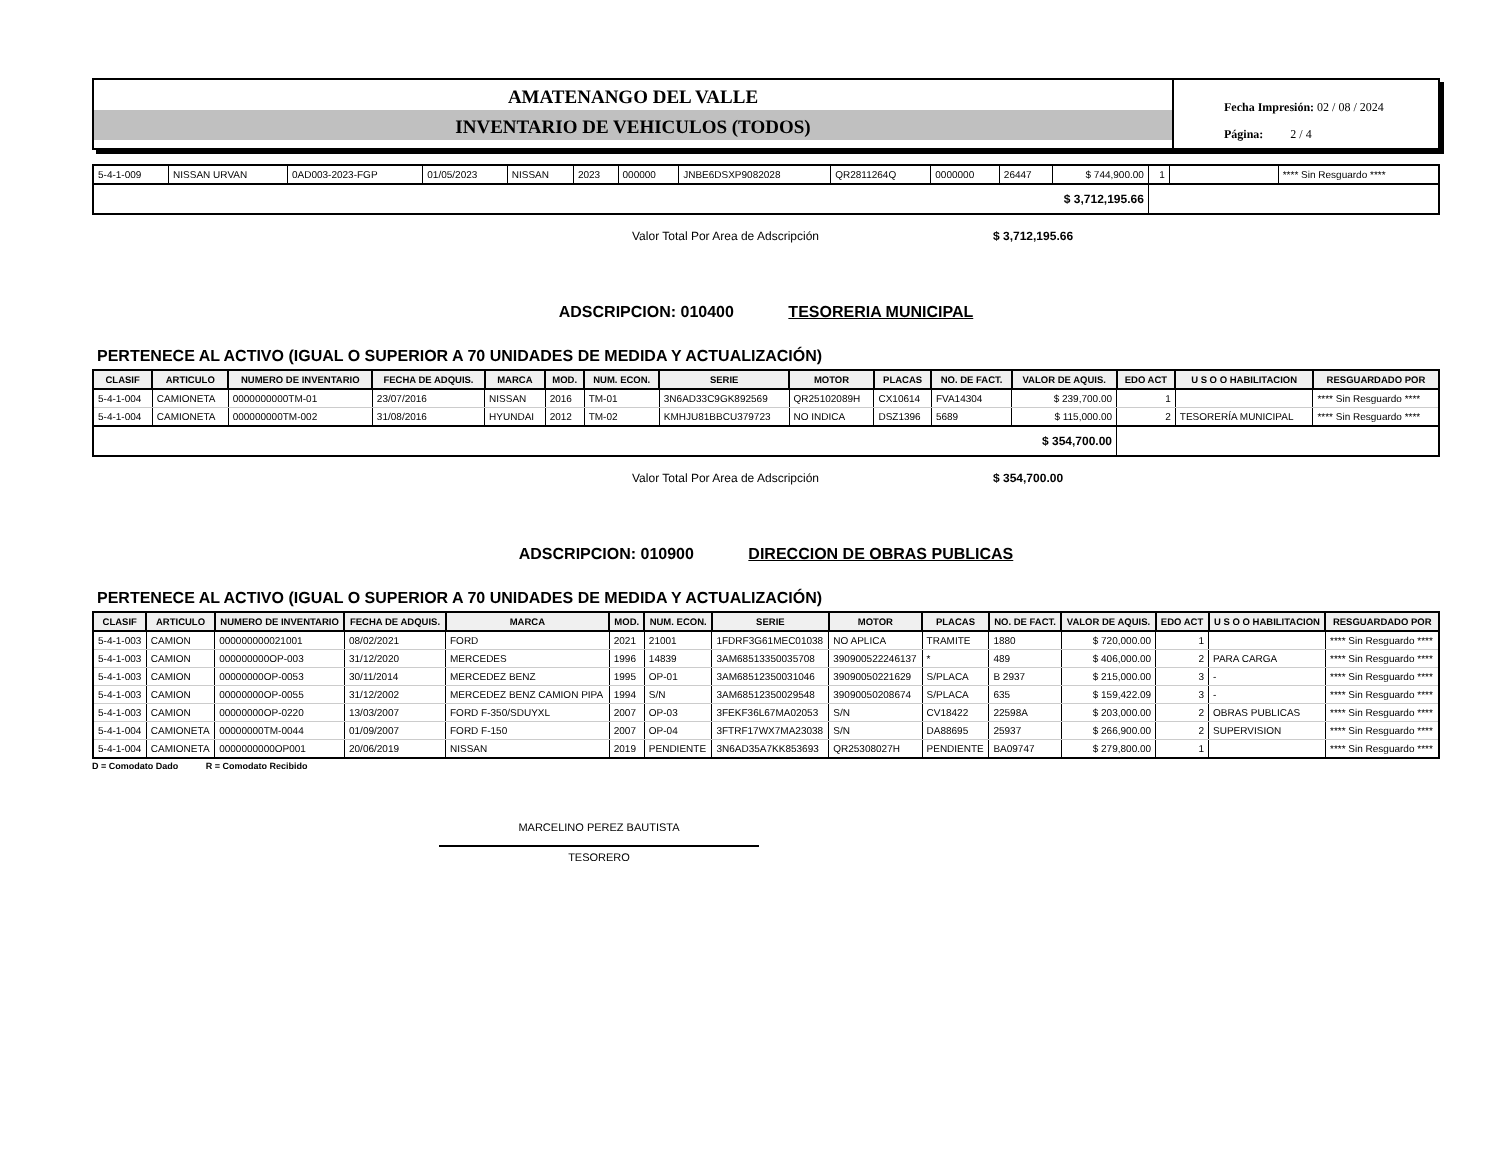AMATENANGO DEL VALLE
INVENTARIO DE VEHICULOS (TODOS)
Fecha Impresión: 02 / 08 / 2024
Página: 2 / 4
| 5-4-1-009 | NISSAN URVAN | 0AD003-2023-FGP | 01/05/2023 | NISSAN | 2023 | 000000 | JNBE6DSXP9082028 | QR2811264Q | 0000000 | 26447 | $ 744,900.00 | 1 | | **** Sin Resguardo **** |
| $ 3,712,195.66 | | | | | | | | | | | | | | |
Valor Total Por Area de Adscripción $ 3,712,195.66
ADSCRIPCION: 010400 TESORERIA MUNICIPAL
PERTENECE AL ACTIVO (IGUAL O SUPERIOR A 70 UNIDADES DE MEDIDA Y ACTUALIZACIÓN)
| CLASIF | ARTICULO | NUMERO DE INVENTARIO | FECHA DE ADQUIS. | MARCA | MOD. | NUM. ECON. | SERIE | MOTOR | PLACAS | NO. DE FACT. | VALOR DE AQUIS. | EDO ACT | U S O O HABILITACION | RESGUARDADO POR |
| --- | --- | --- | --- | --- | --- | --- | --- | --- | --- | --- | --- | --- | --- | --- |
| 5-4-1-004 | CAMIONETA | 0000000000TM-01 | 23/07/2016 | NISSAN | 2016 | TM-01 | 3N6AD33C9GK892569 | QR25102089H | CX10614 | FVA14304 | $ 239,700.00 | 1 | | **** Sin Resguardo **** |
| 5-4-1-004 | CAMIONETA | 000000000TM-002 | 31/08/2016 | HYUNDAI | 2012 | TM-02 | KMHJU81BBCU379723 | NO INDICA | DSZ1396 | 5689 | $ 115,000.00 | 2 | TESORERÍA MUNICIPAL | **** Sin Resguardo **** |
| $ 354,700.00 | | | | | | | | | | | | | | |
Valor Total Por Area de Adscripción $ 354,700.00
ADSCRIPCION: 010900 DIRECCION DE OBRAS PUBLICAS
PERTENECE AL ACTIVO (IGUAL O SUPERIOR A 70 UNIDADES DE MEDIDA Y ACTUALIZACIÓN)
| CLASIF | ARTICULO | NUMERO DE INVENTARIO | FECHA DE ADQUIS. | MARCA | MOD. | NUM. ECON. | SERIE | MOTOR | PLACAS | NO. DE FACT. | VALOR DE AQUIS. | EDO ACT | U S O O HABILITACION | RESGUARDADO POR |
| --- | --- | --- | --- | --- | --- | --- | --- | --- | --- | --- | --- | --- | --- | --- |
| 5-4-1-003 | CAMION | 000000000021001 | 08/02/2021 | FORD | 2021 | 21001 | 1FDRF3G61MEC01038 | NO APLICA | TRAMITE | 1880 | $ 720,000.00 | 1 | | **** Sin Resguardo **** |
| 5-4-1-003 | CAMION | 000000000OP-003 | 31/12/2020 | MERCEDES | 1996 | 14839 | 3AM68513350035708 | 390900522246137 | * | 489 | $ 406,000.00 | 2 | PARA CARGA | **** Sin Resguardo **** |
| 5-4-1-003 | CAMION | 00000000OP-0053 | 30/11/2014 | MERCEDEZ BENZ | 1995 | OP-01 | 3AM68512350031046 | 39090050221629 | S/PLACA | B 2937 | $ 215,000.00 | 3 | - | **** Sin Resguardo **** |
| 5-4-1-003 | CAMION | 00000000OP-0055 | 31/12/2002 | MERCEDEZ BENZ CAMION PIPA | 1994 | S/N | 3AM68512350029548 | 39090050208674 | S/PLACA | 635 | $ 159,422.09 | 3 | - | **** Sin Resguardo **** |
| 5-4-1-003 | CAMION | 00000000OP-0220 | 13/03/2007 | FORD F-350/SDUYXL | 2007 | OP-03 | 3FEKF36L67MA02053 | S/N | CV18422 | 22598A | $ 203,000.00 | 2 | OBRAS PUBLICAS | **** Sin Resguardo **** |
| 5-4-1-004 | CAMIONETA | 00000000TM-0044 | 01/09/2007 | FORD F-150 | 2007 | OP-04 | 3FTRF17WX7MA23038 | S/N | DA88695 | 25937 | $ 266,900.00 | 2 | SUPERVISION | **** Sin Resguardo **** |
| 5-4-1-004 | CAMIONETA | 0000000000OP001 | 20/06/2019 | NISSAN | 2019 | PENDIENTE | 3N6AD35A7KK853693 | QR25308027H | PENDIENTE | BA09747 | $ 279,800.00 | 1 | | **** Sin Resguardo **** |
D = Comodato Dado R = Comodato Recibido
MARCELINO PEREZ BAUTISTA
TESORERO